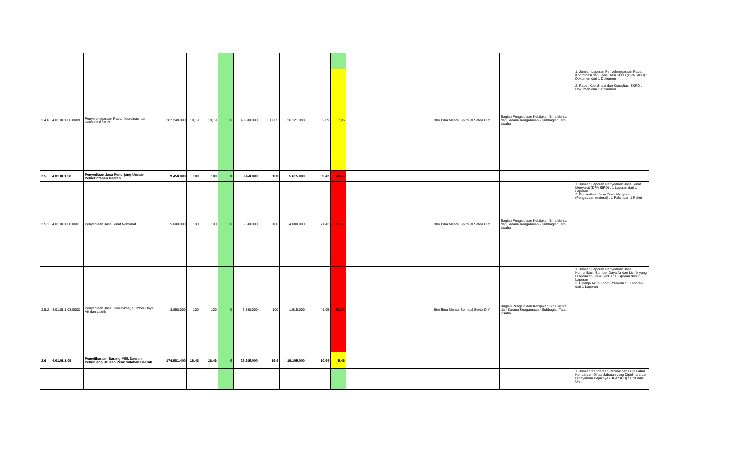| 2.4.6 | 4.01.01.1.06.0009 | Penyelenggaraan Rapat Koordinasi dan Konsultasi SKPD | 287.248.000 | 18,19 | 18,19 | 0 | 48.980.000 | 17,05 | 26.121.998 | 9,09 | 7,96 | | | Biro Bina Mental Spiritual Setda DIY | Bagian Pengelolaan Kebijakan Bina Mental dan Sarana Keagamaan - Subbagian Tata Usaha | 1. Jumlah Laporan Penyelenggaraan Rapat Koordinasi dan Konsultasi SKPD (DPA SIPD) : Dokumen dari 1 Dokumen 2. Rapat Koordinasi dan Konsultasi SKPD : Dokumen dari 1 Dokumen |
| 2.5 | 4.01.01.1.08 | Penyediaan Jasa Penunjang Urusan Pemerintahan Daerah | 9.450.000 | 100 | 100 | 0 | 9.450.000 | 100 | 5.615.000 | 59,42 | 40,58 | | | | | |
| 2.5.1 | 4.01.01.1.08.0001 | Penyediaan Jasa Surat Menyurat | 5.600.000 | 100 | 100 | 0 | 5.600.000 | 100 | 4.000.000 | 71,43 | 28,57 | | | Biro Bina Mental Spiritual Setda DIY | Bagian Pengelolaan Kebijakan Bina Mental dan Sarana Keagamaan - Subbagian Tata Usaha | 1. Jumlah Laporan Penyediaan Jasa Surat Menyurat (DPA SIPD) : 1 Laporan dari 1 Laporan 2. Penyediaan Jasa Surat Menyurat (Pengadaan materai) : 1 Paket dari 1 Paket |
| 2.5.2 | 4.01.01.1.08.0002 | Penyediaan Jasa Komunikasi, Sumber Daya Air dan Listrik | 3.850.000 | 100 | 100 | 0 | 3.850.000 | 100 | 1.615.000 | 41,95 | 58,05 | | | Biro Bina Mental Spiritual Setda DIY | Bagian Pengelolaan Kebijakan Bina Mental dan Sarana Keagamaan - Subbagian Tata Usaha | 1. Jumlah Laporan Penyediaan Jasa Komunikasi, Sumber Daya Air dan Listrik yang Disediakan (DPA SIPD) : 1 Laporan dari 1 Laporan 2. Belanja Akun Zoom Premium : 1 Laporan dari 1 Laporan |
| 2.6 | 4.01.01.1.09 | Pemeliharaan Barang Milik Daerah Penunjang Urusan Pemerintahan Daerah | 174.581.400 | 16,46 | 16,46 | 0 | 28.625.000 | 16,4 | 19.105.000 | 10,94 | 5,46 | | | | | |
| | | | | | | | | | | | | | | | | 1. Jumlah Kendaraan Perorangan Dinas atau Kendaraan Dinas Jabatan yang Dipelihara dan Dibayarkan Pajaknya (DPA SIPD) : Unit dari 1 Unit |